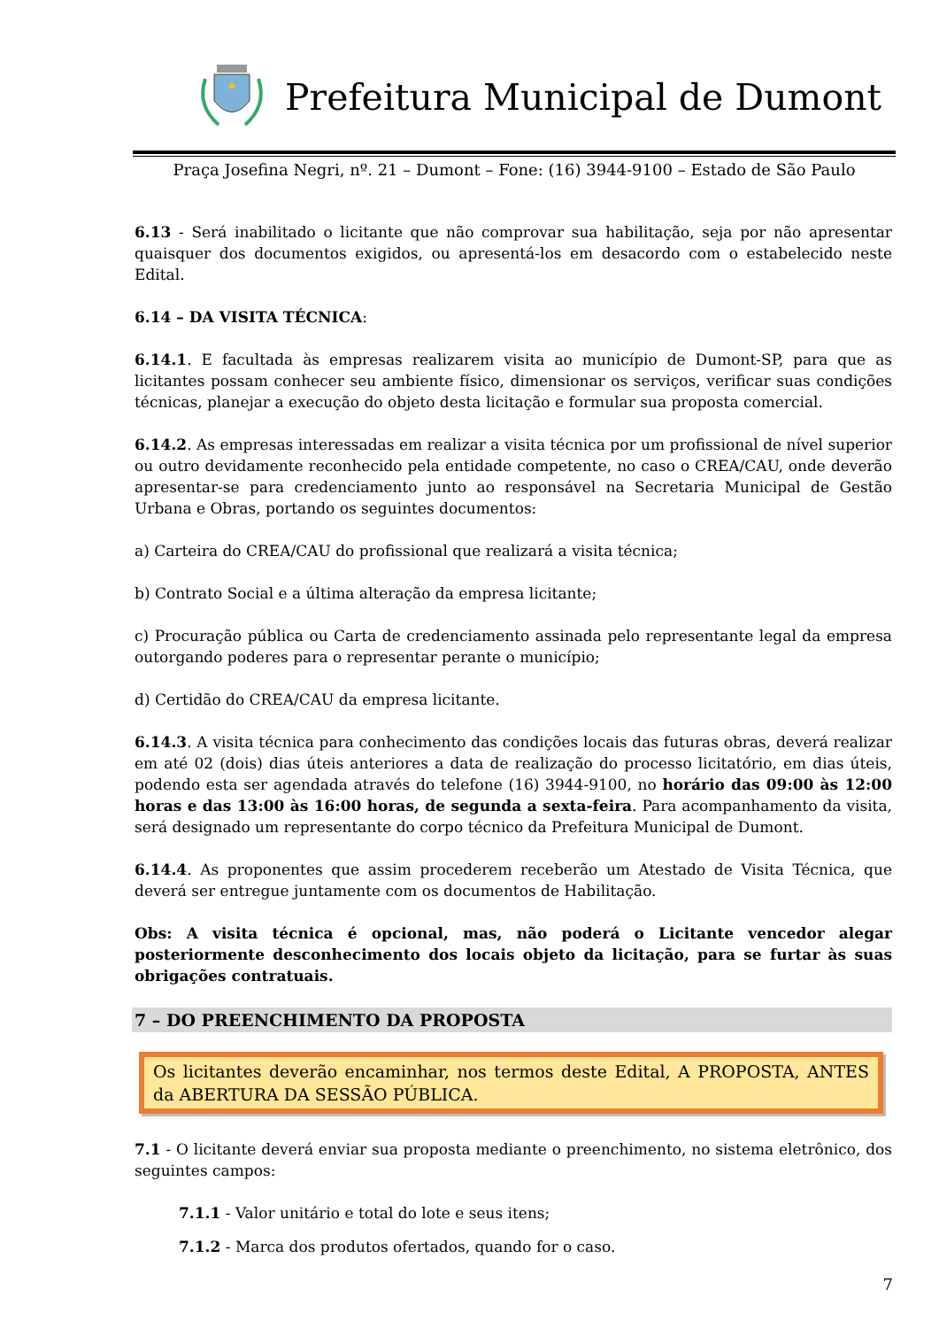Prefeitura Municipal de Dumont
Praça Josefina Negri, nº. 21 – Dumont – Fone: (16) 3944-9100 – Estado de São Paulo
6.13 - Será inabilitado o licitante que não comprovar sua habilitação, seja por não apresentar quaisquer dos documentos exigidos, ou apresentá-los em desacordo com o estabelecido neste Edital.
6.14 – DA VISITA TÉCNICA:
6.14.1. E facultada às empresas realizarem visita ao município de Dumont-SP, para que as licitantes possam conhecer seu ambiente físico, dimensionar os serviços, verificar suas condições técnicas, planejar a execução do objeto desta licitação e formular sua proposta comercial.
6.14.2. As empresas interessadas em realizar a visita técnica por um profissional de nível superior ou outro devidamente reconhecido pela entidade competente, no caso o CREA/CAU, onde deverão apresentar-se para credenciamento junto ao responsável na Secretaria Municipal de Gestão Urbana e Obras, portando os seguintes documentos:
a) Carteira do CREA/CAU do profissional que realizará a visita técnica;
b) Contrato Social e a última alteração da empresa licitante;
c) Procuração pública ou Carta de credenciamento assinada pelo representante legal da empresa outorgando poderes para o representar perante o município;
d) Certidão do CREA/CAU da empresa licitante.
6.14.3. A visita técnica para conhecimento das condições locais das futuras obras, deverá realizar em até 02 (dois) dias úteis anteriores a data de realização do processo licitatório, em dias úteis, podendo esta ser agendada através do telefone (16) 3944-9100, no horário das 09:00 às 12:00 horas e das 13:00 às 16:00 horas, de segunda a sexta-feira. Para acompanhamento da visita, será designado um representante do corpo técnico da Prefeitura Municipal de Dumont.
6.14.4. As proponentes que assim procederem receberão um Atestado de Visita Técnica, que deverá ser entregue juntamente com os documentos de Habilitação.
Obs: A visita técnica é opcional, mas, não poderá o Licitante vencedor alegar posteriormente desconhecimento dos locais objeto da licitação, para se furtar às suas obrigações contratuais.
7 – DO PREENCHIMENTO DA PROPOSTA
Os licitantes deverão encaminhar, nos termos deste Edital, A PROPOSTA, ANTES da ABERTURA DA SESSÃO PÚBLICA.
7.1 - O licitante deverá enviar sua proposta mediante o preenchimento, no sistema eletrônico, dos seguintes campos:
7.1.1 - Valor unitário e total do lote e seus itens;
7.1.2 - Marca dos produtos ofertados, quando for o caso.
7